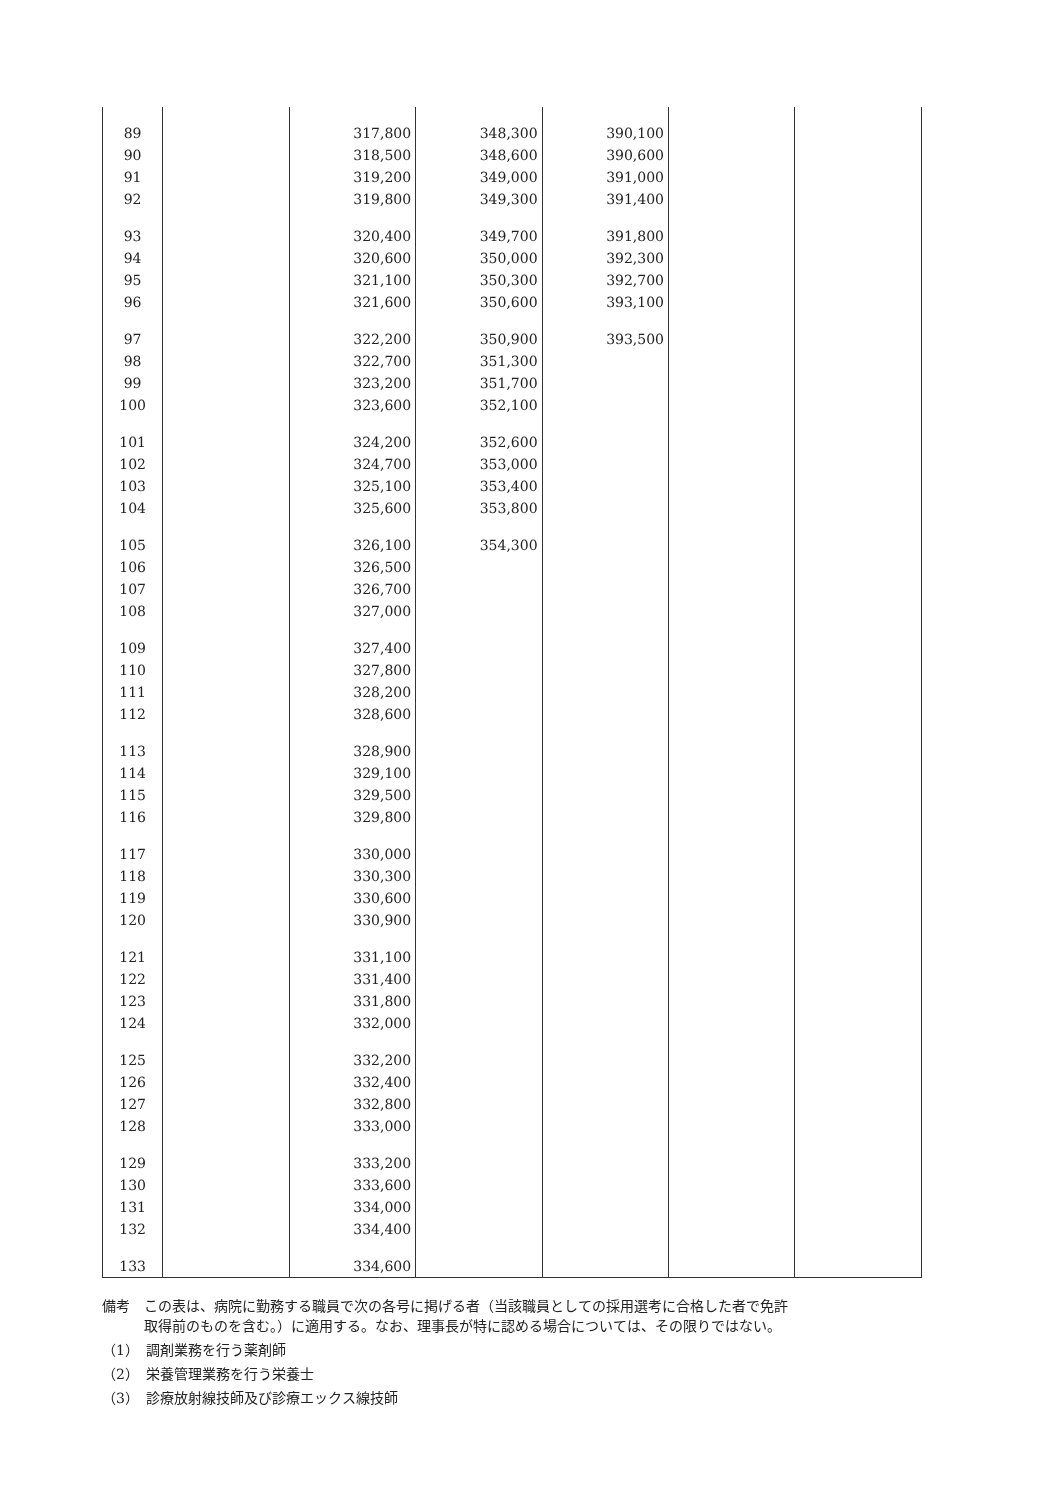| 89 | | 317,800 | 348,300 | 390,100 | | |
| 90 | | 318,500 | 348,600 | 390,600 | | |
| 91 | | 319,200 | 349,000 | 391,000 | | |
| 92 | | 319,800 | 349,300 | 391,400 | | |
| 93 | | 320,400 | 349,700 | 391,800 | | |
| 94 | | 320,600 | 350,000 | 392,300 | | |
| 95 | | 321,100 | 350,300 | 392,700 | | |
| 96 | | 321,600 | 350,600 | 393,100 | | |
| 97 | | 322,200 | 350,900 | 393,500 | | |
| 98 | | 322,700 | 351,300 | | | |
| 99 | | 323,200 | 351,700 | | | |
| 100 | | 323,600 | 352,100 | | | |
| 101 | | 324,200 | 352,600 | | | |
| 102 | | 324,700 | 353,000 | | | |
| 103 | | 325,100 | 353,400 | | | |
| 104 | | 325,600 | 353,800 | | | |
| 105 | | 326,100 | 354,300 | | | |
| 106 | | 326,500 | | | | |
| 107 | | 326,700 | | | | |
| 108 | | 327,000 | | | | |
| 109 | | 327,400 | | | | |
| 110 | | 327,800 | | | | |
| 111 | | 328,200 | | | | |
| 112 | | 328,600 | | | | |
| 113 | | 328,900 | | | | |
| 114 | | 329,100 | | | | |
| 115 | | 329,500 | | | | |
| 116 | | 329,800 | | | | |
| 117 | | 330,000 | | | | |
| 118 | | 330,300 | | | | |
| 119 | | 330,600 | | | | |
| 120 | | 330,900 | | | | |
| 121 | | 331,100 | | | | |
| 122 | | 331,400 | | | | |
| 123 | | 331,800 | | | | |
| 124 | | 332,000 | | | | |
| 125 | | 332,200 | | | | |
| 126 | | 332,400 | | | | |
| 127 | | 332,800 | | | | |
| 128 | | 333,000 | | | | |
| 129 | | 333,200 | | | | |
| 130 | | 333,600 | | | | |
| 131 | | 334,000 | | | | |
| 132 | | 334,400 | | | | |
| 133 | | 334,600 | | | | |
備考　この表は、病院に勤務する職員で次の各号に掲げる者（当該職員としての採用選考に合格した者で免許
　　　取得前のものを含む。）に適用する。なお、理事長が特に認める場合については、その限りではない。
（1）　調剤業務を行う薬剤師
（2）　栄養管理業務を行う栄養士
（3）　診療放射線技師及び診療エックス線技師